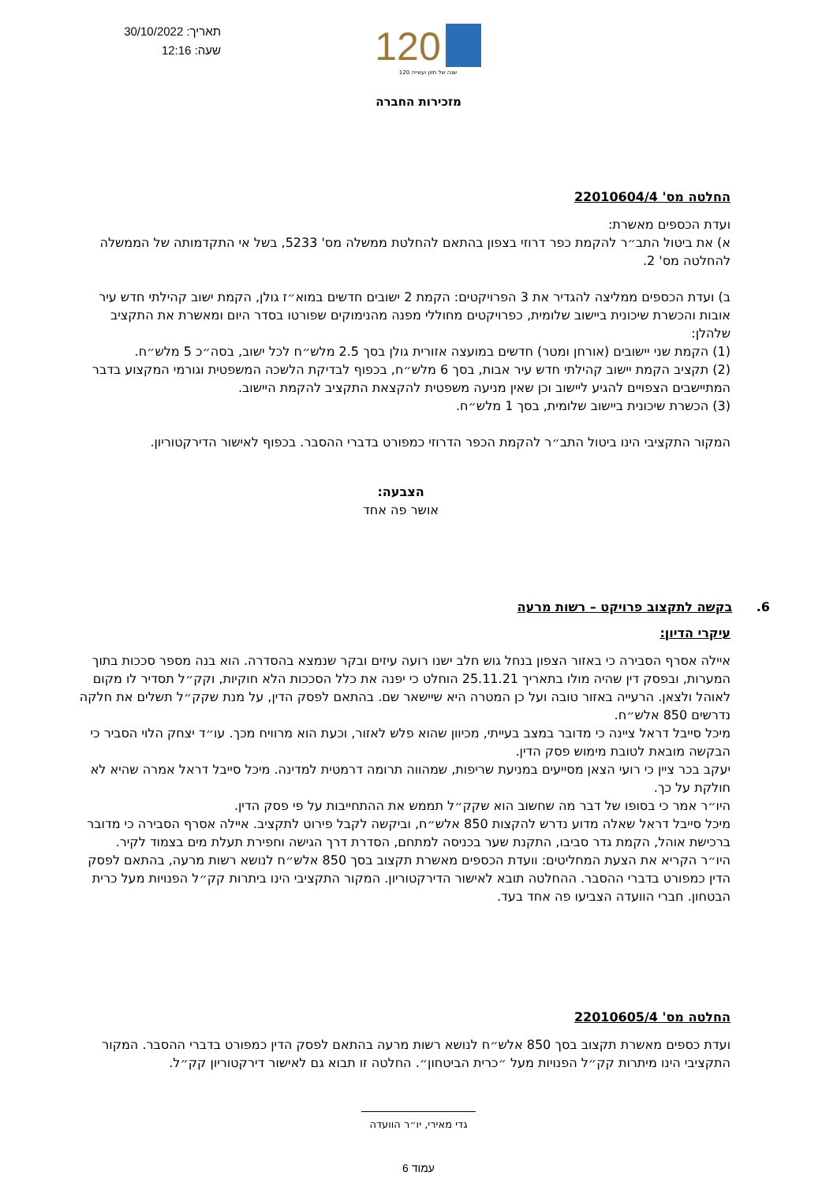תאריך: 30/10/2022
שעה: 12:16
120
120 שנה של חזון ועשייה
מזכירות החברה
החלטה מס' 22010604/4
ועדת הכספים מאשרת:
א) את ביטול התב״ר להקמת כפר דרוזי בצפון בהתאם להחלטת ממשלה מס' 5233, בשל אי התקדמותה של הממשלה להחלטה מס' 2.
ב) ועדת הכספים ממליצה להגדיר את 3 הפרויקטים: הקמת 2 ישובים חדשים במוא״ז גולן, הקמת ישוב קהילתי חדש עיר אובות והכשרת שיכונית ביישוב שלומית, כפרויקטים מחוללי מפנה מהנימוקים שפורטו בסדר היום ומאשרת את התקציב שלהלן:
(1) הקמת שני יישובים (אורחן ומטר) חדשים במועצה אזורית גולן בסך 2.5 מלש״ח לכל ישוב, בסה״כ 5 מלש״ח.
(2) תקציב הקמת יישוב קהילתי חדש עיר אבות, בסך 6 מלש״ח, בכפוף לבדיקת הלשכה המשפטית וגורמי המקצוע בדבר המתיישבים הצפויים להגיע ליישוב וכן שאין מניעה משפטית להקצאת התקציב להקמת היישוב.
(3) הכשרת שיכונית ביישוב שלומית, בסך 1 מלש״ח.
המקור התקציבי הינו ביטול התב״ר להקמת הכפר הדרוזי כמפורט בדברי ההסבר. בכפוף לאישור הדירקטוריון.
הצבעה:
אושר פה אחד
6. בקשה לתקצוב פרויקט – רשות מרעה
עיקרי הדיון:
איילה אסרף הסבירה כי באזור הצפון בנחל גוש חלב ישנו רועה עיזים ובקר שנמצא בהסדרה. הוא בנה מספר סככות בתוך המערות, ובפסק דין שהיה מולו בתאריך 25.11.21 הוחלט כי יפנה את כלל הסככות הלא חוקיות, וקק״ל תסדיר לו מקום לאוהל ולצאן. הרעייה באזור טובה ועל כן המטרה היא שיישאר שם. בהתאם לפסק הדין, על מנת שקק״ל תשלים את חלקה נדרשים 850 אלש״ח.
מיכל סייבל דראל ציינה כי מדובר במצב בעייתי, מכיוון שהוא פלש לאזור, וכעת הוא מרוויח מכך. עו״ד יצחק הלוי הסביר כי הבקשה מובאת לטובת מימוש פסק הדין.
יעקב בכר ציין כי רועי הצאן מסייעים במניעת שריפות, שמהווה תרומה דרמטית למדינה. מיכל סייבל דראל אמרה שהיא לא חולקת על כך.
היו״ר אמר כי בסופו של דבר מה שחשוב הוא שקק״ל תממש את ההתחייבות על פי פסק הדין.
מיכל סייבל דראל שאלה מדוע נדרש להקצות 850 אלש״ח, וביקשה לקבל פירוט לתקציב. איילה אסרף הסבירה כי מדובר ברכישת אוהל, הקמת גדר סביבו, התקנת שער בכניסה למתחם, הסדרת דרך הגישה וחפירת תעלת מים בצמוד לקיר.
היו״ר הקריא את הצעת המחליטים: וועדת הכספים מאשרת תקצוב בסך 850 אלש״ח לנושא רשות מרעה, בהתאם לפסק הדין כמפורט בדברי ההסבר. ההחלטה תובא לאישור הדירקטוריון. המקור התקציבי הינו ביתרות קק״ל הפנויות מעל כרית הבטחון. חברי הוועדה הצביעו פה אחד בעד.
החלטה מס' 22010605/4
ועדת כספים מאשרת תקצוב בסך 850 אלש״ח לנושא רשות מרעה בהתאם לפסק הדין כמפורט בדברי ההסבר. המקור התקציבי הינו מיתרות קק״ל הפנויות מעל ״כרית הביטחון״. החלטה זו תבוא גם לאישור דירקטוריון קק״ל.
גדי מאירי, יו״ר הוועדה
עמוד 6